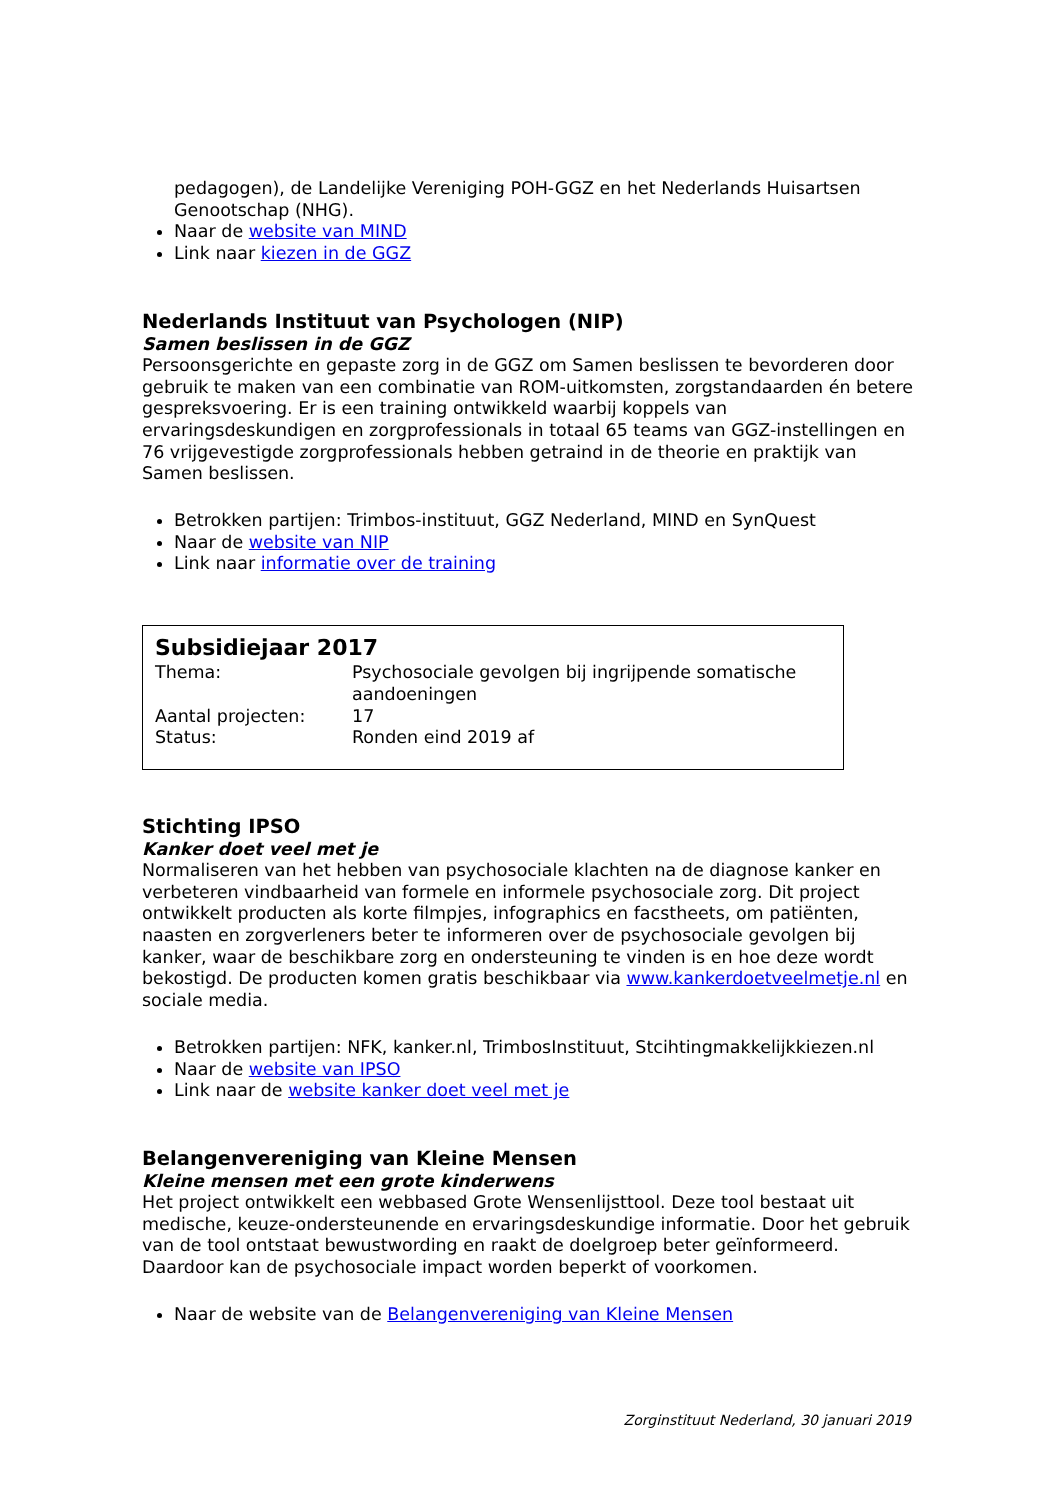pedagogen), de Landelijke Vereniging POH-GGZ en het Nederlands Huisartsen Genootschap (NHG).
Naar de website van MIND
Link naar kiezen in de GGZ
Nederlands Instituut van Psychologen (NIP)
Samen beslissen in de GGZ
Persoonsgerichte en gepaste zorg in de GGZ om Samen beslissen te bevorderen door gebruik te maken van een combinatie van ROM-uitkomsten, zorgstandaarden én betere gespreksvoering. Er is een training ontwikkeld waarbij koppels van ervaringsdeskundigen en zorgprofessionals in totaal 65 teams van GGZ-instellingen en 76 vrijgevestigde zorgprofessionals hebben getraind in de theorie en praktijk van Samen beslissen.
Betrokken partijen: Trimbos-instituut, GGZ Nederland, MIND en SynQuest
Naar de website van NIP
Link naar informatie over de training
Subsidiejaar 2017
| Thema: | Psychosociale gevolgen bij ingrijpende somatische aandoeningen |
| Aantal projecten: | 17 |
| Status: | Ronden eind 2019 af |
Stichting IPSO
Kanker doet veel met je
Normaliseren van het hebben van psychosociale klachten na de diagnose kanker en verbeteren vindbaarheid van formele en informele psychosociale zorg. Dit project ontwikkelt producten als korte filmpjes, infographics en facstheets, om patiënten, naasten en zorgverleners beter te informeren over de psychosociale gevolgen bij kanker, waar de beschikbare zorg en ondersteuning te vinden is en hoe deze wordt bekostigd. De producten komen gratis beschikbaar via www.kankerdoetveelmetje.nl en sociale media.
Betrokken partijen: NFK, kanker.nl, TrimbosInstituut, Stcihtingmakkelijkkiezen.nl
Naar de website van IPSO
Link naar de website kanker doet veel met je
Belangenvereniging van Kleine Mensen
Kleine mensen met een grote kinderwens
Het project ontwikkelt een webbased Grote Wensenlijsttool. Deze tool bestaat uit medische, keuze-ondersteunende en ervaringsdeskundige informatie. Door het gebruik van de tool ontstaat bewustwording en raakt de doelgroep beter geïnformeerd. Daardoor kan de psychosociale impact worden beperkt of voorkomen.
Naar de website van de Belangenvereniging van Kleine Mensen
Zorginstituut Nederland, 30 januari 2019